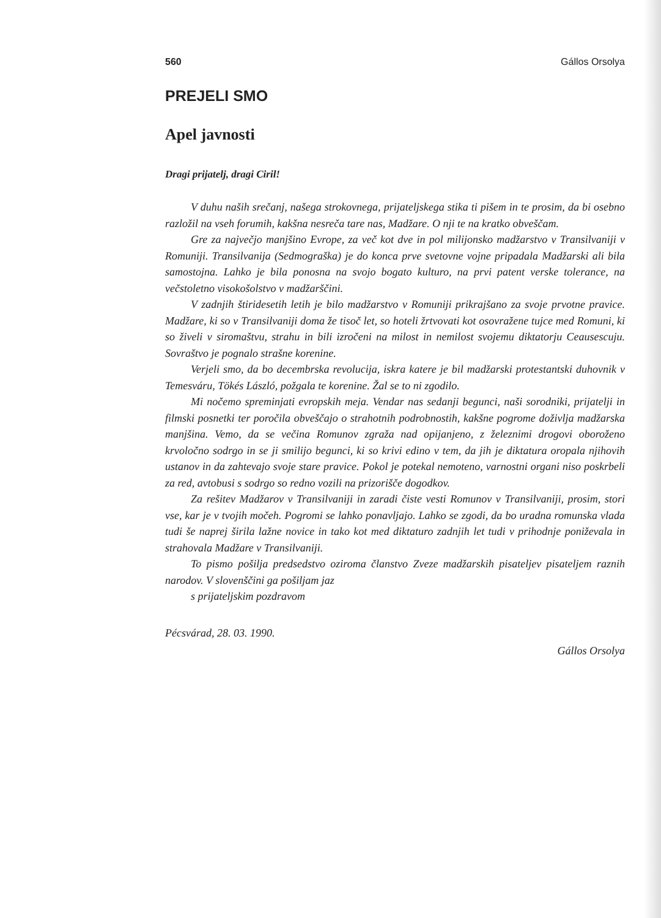560 Gállos Orsolya
PREJELI SMO
Apel javnosti
Dragi prijatelj, dragi Ciril!
V duhu naših srečanj, našega strokovnega, prijateljskega stika ti pišem in te prosim, da bi osebno razložil na vseh forumih, kakšna nesreča tare nas, Madžare. O nji te na kratko obveščam.
Gre za največjo manjšino Evrope, za več kot dve in pol milijonsko madžarstvo v Transilvaniji v Romuniji. Transilvanija (Sedmograška) je do konca prve svetovne vojne pripadala Madžarski ali bila samostojna. Lahko je bila ponosna na svojo bogato kulturo, na prvi patent verske tolerance, na večstoletno visokošolstvo v madžarščini.
V zadnjih štiridesetih letih je bilo madžarstvo v Romuniji prikrajšano za svoje prvotne pravice. Madžare, ki so v Transilvaniji doma že tisoč let, so hoteli žrtvovati kot osovražene tujce med Romuni, ki so živeli v siromaštvu, strahu in bili izročeni na milost in nemilost svojemu diktatorju Ceausescuju. Sovraštvo je pognalo strašne korenine.
Verjeli smo, da bo decembrska revolucija, iskra katere je bil madžarski protestantski duhovnik v Temesváru, Tökés László, požgala te korenine. Žal se to ni zgodilo.
Mi nočemo spreminjati evropskih meja. Vendar nas sedanji begunci, naši sorodniki, prijatelji in filmski posnetki ter poročila obveščajo o strahotnih podrobnostih, kakšne pogrome doživlja madžarska manjšina. Vemo, da se večina Romunov zgraža nad opijanjeno, z železnimi drogovi oboroženo krvoločno sodrgo in se ji smilijo begunci, ki so krivi edino v tem, da jih je diktatura oropala njihovih ustanov in da zahtevajo svoje stare pravice. Pokol je potekal nemoteno, varnostni organi niso poskrbeli za red, avtobusi s sodrgo so redno vozili na prizorišče dogodkov.
Za rešitev Madžarov v Transilvaniji in zaradi čiste vesti Romunov v Transilvaniji, prosim, stori vse, kar je v tvojih močeh. Pogromi se lahko ponavljajo. Lahko se zgodi, da bo uradna romunska vlada tudi še naprej širila lažne novice in tako kot med diktaturo zadnjih let tudi v prihodnje poniževala in strahovala Madžare v Transilvaniji.
To pismo pošilja predsedstvo oziroma članstvo Zveze madžarskih pisateljev pisateljem raznih narodov. V slovenščini ga pošiljam jaz
s prijateljskim pozdravom
Pécsvárad, 28. 03. 1990.
Gállos Orsolya